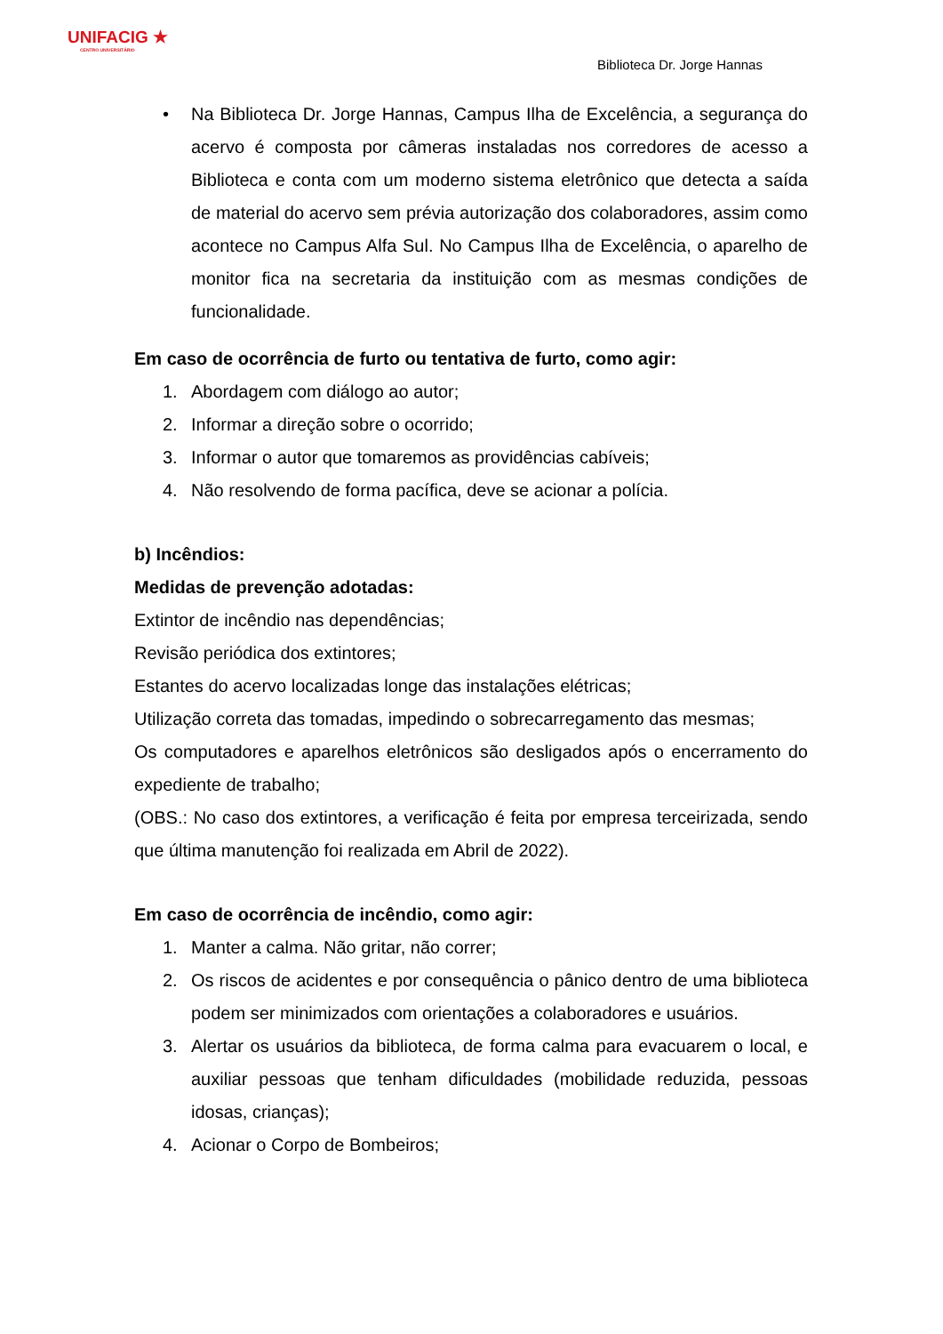UNIFACIG ★
CENTRO UNIVERSITÁRIO
Biblioteca Dr. Jorge Hannas
• Na Biblioteca Dr. Jorge Hannas, Campus Ilha de Excelência, a segurança do acervo é composta por câmeras instaladas nos corredores de acesso a Biblioteca e conta com um moderno sistema eletrônico que detecta a saída de material do acervo sem prévia autorização dos colaboradores, assim como acontece no Campus Alfa Sul. No Campus Ilha de Excelência, o aparelho de monitor fica na secretaria da instituição com as mesmas condições de funcionalidade.
Em caso de ocorrência de furto ou tentativa de furto, como agir:
1. Abordagem com diálogo ao autor;
2. Informar a direção sobre o ocorrido;
3. Informar o autor que tomaremos as providências cabíveis;
4. Não resolvendo de forma pacífica, deve se acionar a polícia.
b) Incêndios:
Medidas de prevenção adotadas:
Extintor de incêndio nas dependências;
Revisão periódica dos extintores;
Estantes do acervo localizadas longe das instalações elétricas;
Utilização correta das tomadas, impedindo o sobrecarregamento das mesmas;
Os computadores e aparelhos eletrônicos são desligados após o encerramento do expediente de trabalho;
(OBS.: No caso dos extintores, a verificação é feita por empresa terceirizada, sendo que última manutenção foi realizada em Abril de 2022).
Em caso de ocorrência de incêndio, como agir:
1. Manter a calma. Não gritar, não correr;
2. Os riscos de acidentes e por consequência o pânico dentro de uma biblioteca podem ser minimizados com orientações a colaboradores e usuários.
3. Alertar os usuários da biblioteca, de forma calma para evacuarem o local, e auxiliar pessoas que tenham dificuldades (mobilidade reduzida, pessoas idosas, crianças);
4. Acionar o Corpo de Bombeiros;